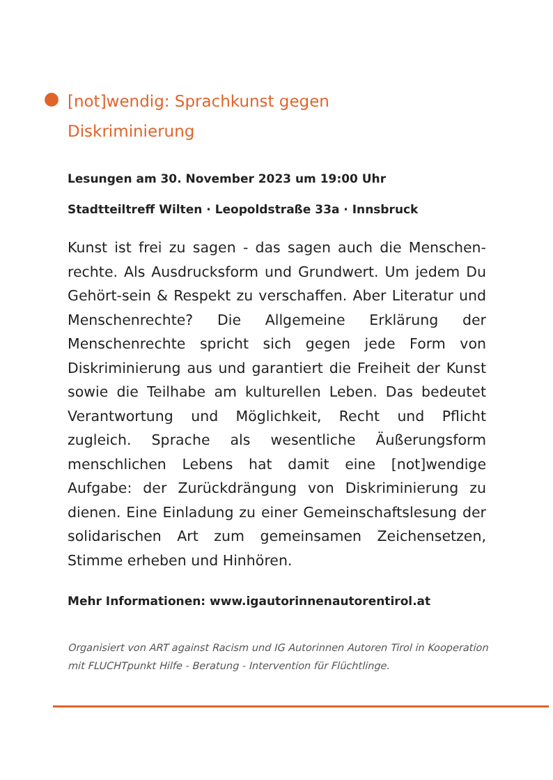[not]wendig: Sprachkunst gegen Diskriminierung
Lesungen am 30. November 2023 um 19:00 Uhr
Stadtteiltreff Wilten · Leopoldstraße 33a · Innsbruck
Kunst ist frei zu sagen - das sagen auch die Menschen-rechte. Als Ausdrucksform und Grundwert. Um jedem Du Gehört-sein & Respekt zu verschaffen. Aber Literatur und Menschenrechte? Die Allgemeine Erklärung der Menschenrechte spricht sich gegen jede Form von Diskriminierung aus und garantiert die Freiheit der Kunst sowie die Teilhabe am kulturellen Leben. Das bedeutet Verantwortung und Möglichkeit, Recht und Pflicht zugleich. Sprache als wesentliche Äußerungsform menschlichen Lebens hat damit eine [not]wendige Aufgabe: der Zurückdrängung von Diskriminierung zu dienen. Eine Einladung zu einer Gemeinschaftslesung der solidarischen Art zum gemeinsamen Zeichensetzen, Stimme erheben und Hinhören.
Mehr Informationen: www.igautorinnenautorentirol.at
Organisiert von ART against Racism und IG Autorinnen Autoren Tirol in Kooperation mit FLUCHTpunkt Hilfe - Beratung - Intervention für Flüchtlinge.